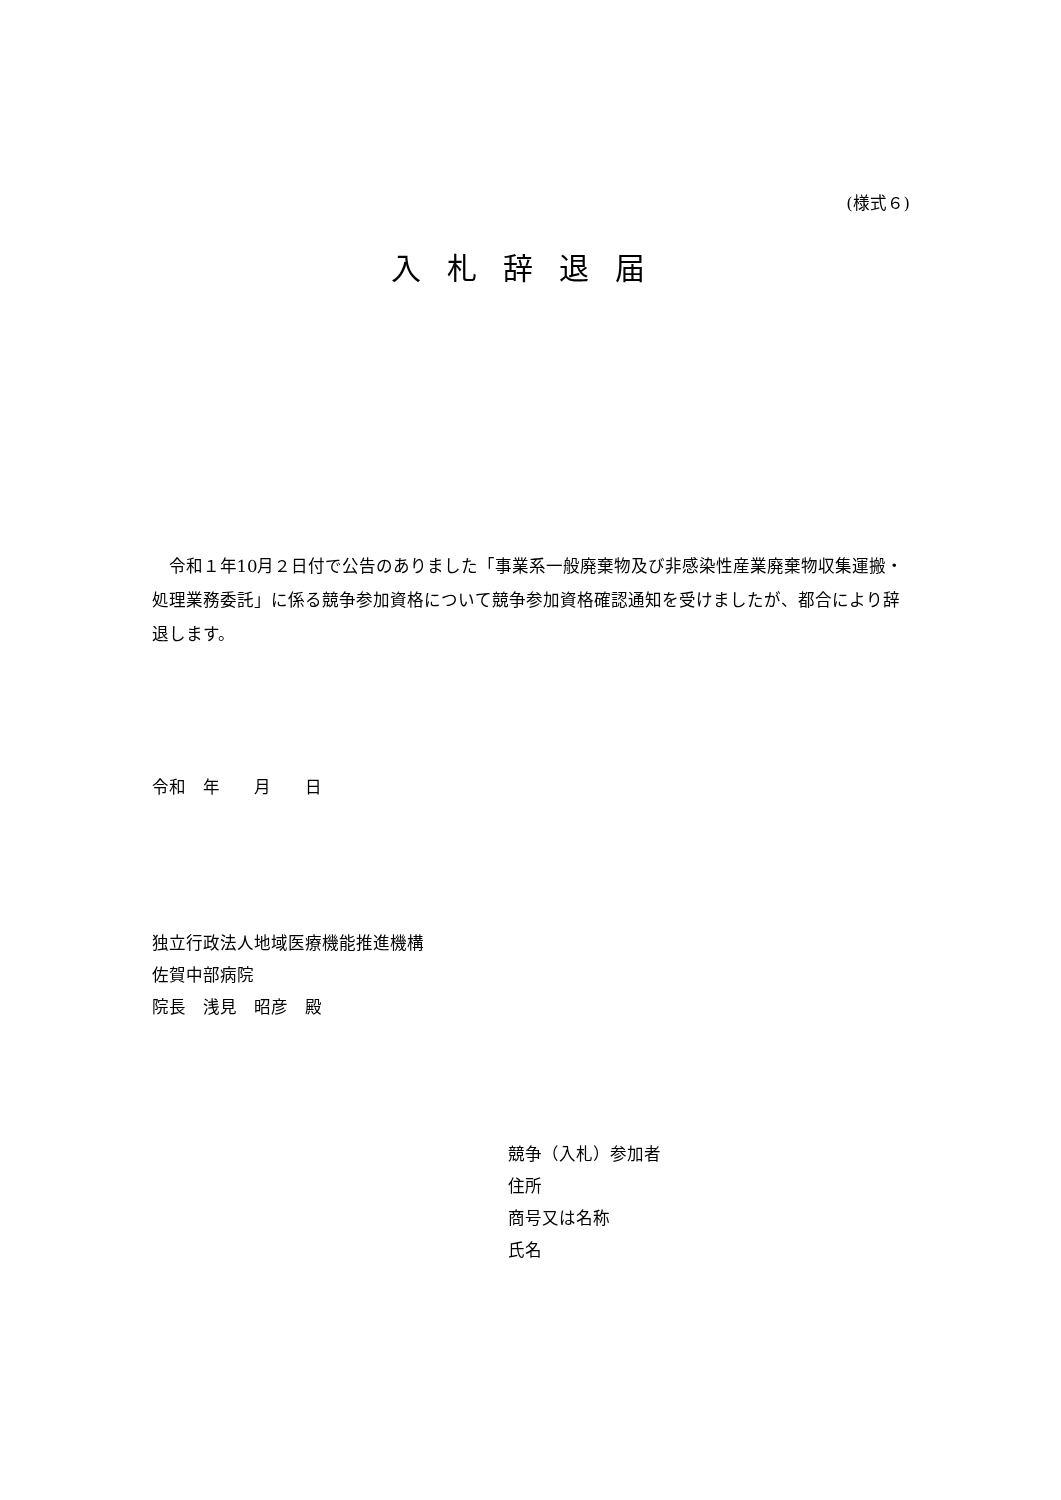(様式６)
入札辞退届
令和１年10月２日付で公告のありました「事業系一般廃棄物及び非感染性産業廃棄物収集運搬・処理業務委託」に係る競争参加資格について競争参加資格確認通知を受けましたが、都合により辞退します。
令和　年　　月　　日
独立行政法人地域医療機能推進機構
佐賀中部病院
院長　浅見　昭彦　殿
競争（入札）参加者
住所
商号又は名称
氏名